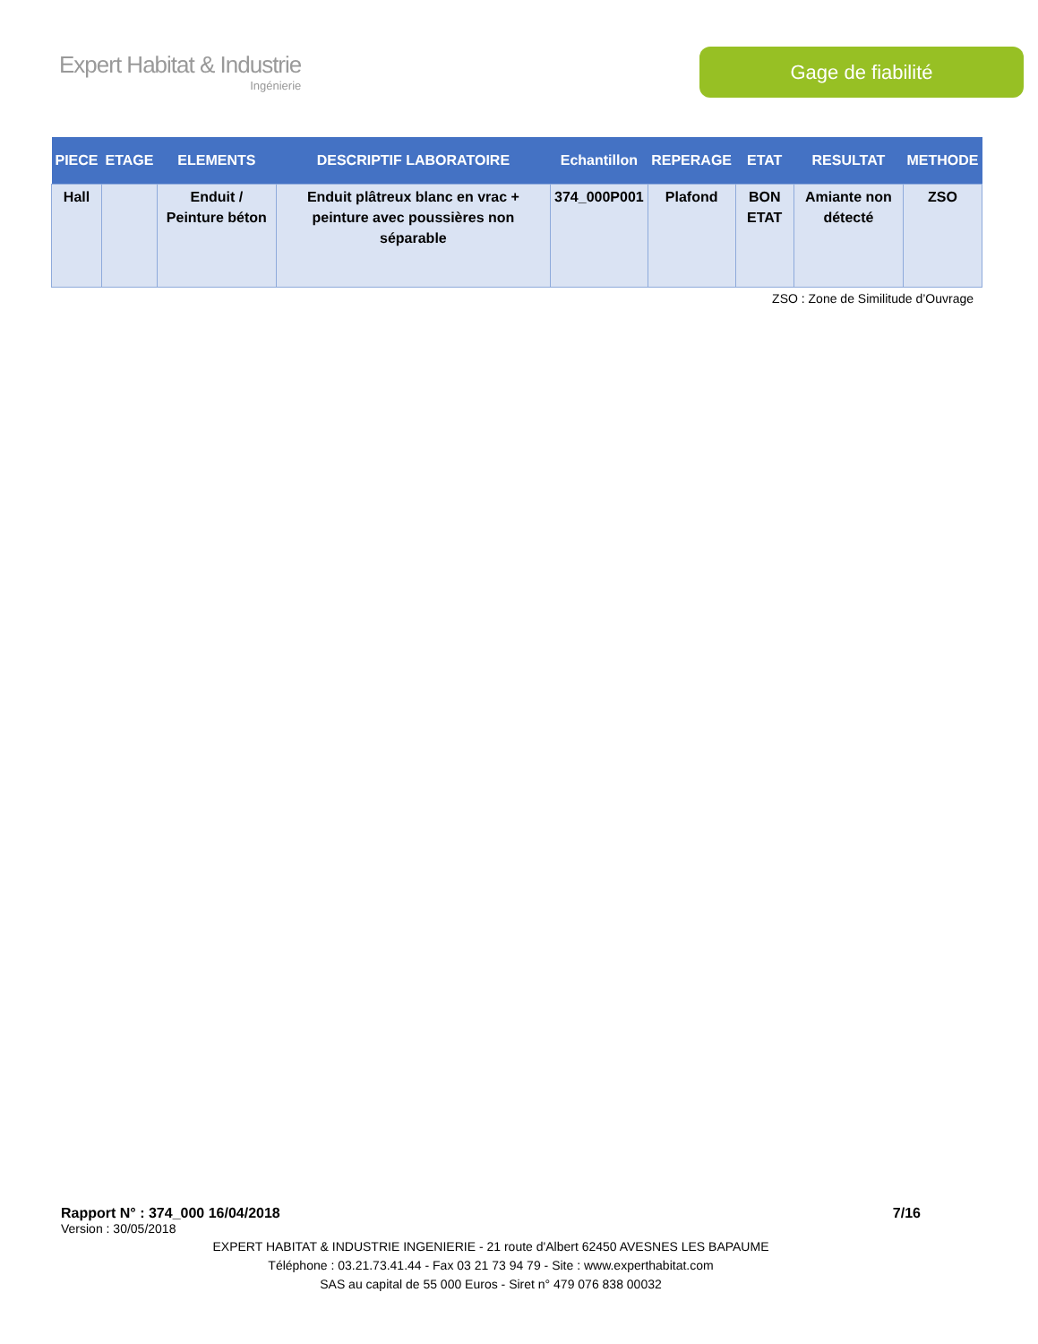Expert Habitat & Industrie
Ingénierie
Gage de fiabilité
| PIECE | ETAGE | ELEMENTS | DESCRIPTIF LABORATOIRE | Echantillon | REPERAGE | ETAT | RESULTAT | METHODE |
| --- | --- | --- | --- | --- | --- | --- | --- | --- |
| Hall | | Enduit / Peinture béton | Enduit plâtreux blanc en vrac + peinture avec poussières non séparable | 374_000P001 | Plafond | BON ETAT | Amiante non détecté | ZSO |
ZSO : Zone de Similitude d’Ouvrage
Rapport N° : 374_000 16/04/2018 7/16
Version : 30/05/2018
EXPERT HABITAT & INDUSTRIE INGENIERIE - 21 route d'Albert 62450 AVESNES LES BAPAUME
Téléphone : 03.21.73.41.44 - Fax 03 21 73 94 79 - Site : www.experthabitat.com
SAS au capital de 55 000 Euros - Siret n° 479 076 838 00032